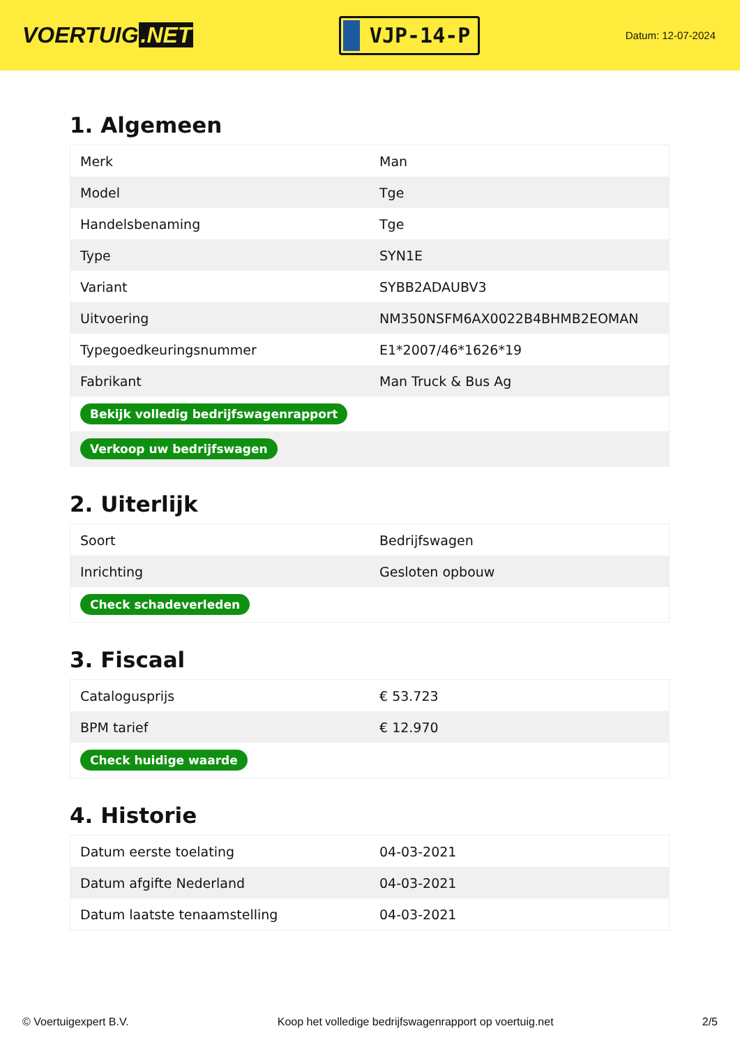VOERTUIG.NET
VJP-14-P
Datum: 12-07-2024
1. Algemeen
| Merk | Man |
| Model | Tge |
| Handelsbenaming | Tge |
| Type | SYN1E |
| Variant | SYBB2ADAUBV3 |
| Uitvoering | NM350NSFM6AX0022B4BHMB2EOMAN |
| Typegoedkeuringsnummer | E1*2007/46*1626*19 |
| Fabrikant | Man Truck & Bus Ag |
| Bekijk volledig bedrijfswagenrapport | |
| Verkoop uw bedrijfswagen | |
2. Uiterlijk
| Soort | Bedrijfswagen |
| Inrichting | Gesloten opbouw |
| Check schadeverleden | |
3. Fiscaal
| Catalogusprijs | € 53.723 |
| BPM tarief | € 12.970 |
| Check huidige waarde | |
4. Historie
| Datum eerste toelating | 04-03-2021 |
| Datum afgifte Nederland | 04-03-2021 |
| Datum laatste tenaamstelling | 04-03-2021 |
© Voertuigexpert B.V. Koop het volledige bedrijfswagenrapport op voertuig.net 2/5